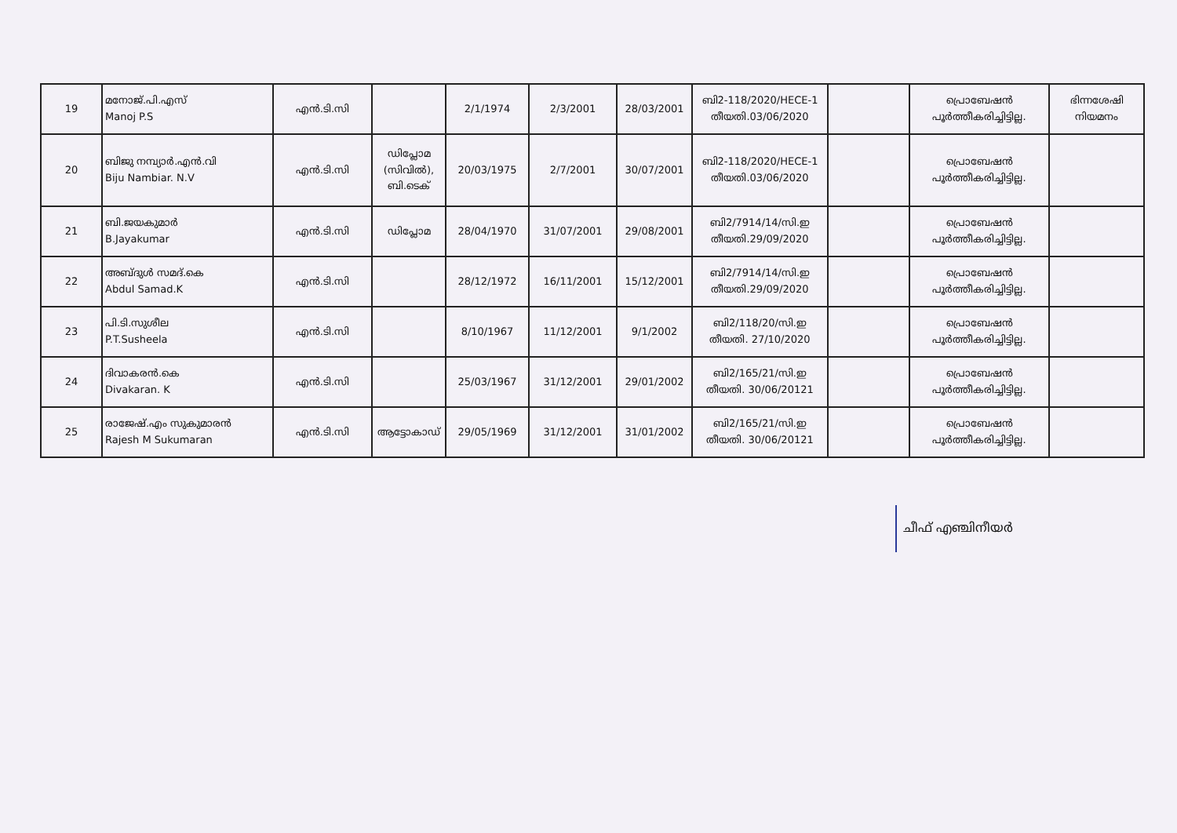| 19 | മനോജ്.പി.എസ് Manoj P.S | എൻ.ടി.സി | | 2/1/1974 | 2/3/2001 | 28/03/2001 | ബി2-118/2020/HECE-1 തീയതി.03/06/2020 | | പ്രൊബേഷൻ പൂർത്തീകരിച്ചിട്ടില്ല. | ഭിന്നശേഷി നിയമനം |
| 20 | ബിജു നമ്പ്യാർ.എൻ.വി Biju Nambiar. N.V | എൻ.ടി.സി | ഡിപ്ലോമ (സിവിൽ), ബി.ടെക് | 20/03/1975 | 2/7/2001 | 30/07/2001 | ബി2-118/2020/HECE-1 തീയതി.03/06/2020 | | പ്രൊബേഷൻ പൂർത്തീകരിച്ചിട്ടില്ല. | |
| 21 | ബി.ജയകുമാർ B.Jayakumar | എൻ.ടി.സി | ഡിപ്ലോമ | 28/04/1970 | 31/07/2001 | 29/08/2001 | ബി2/7914/14/സി.ഇ തീയതി.29/09/2020 | | പ്രൊബേഷൻ പൂർത്തീകരിച്ചിട്ടില്ല. | |
| 22 | അബ്ദുൾ സമദ്.കെ Abdul Samad.K | എൻ.ടി.സി | | 28/12/1972 | 16/11/2001 | 15/12/2001 | ബി2/7914/14/സി.ഇ തീയതി.29/09/2020 | | പ്രൊബേഷൻ പൂർത്തീകരിച്ചിട്ടില്ല. | |
| 23 | പി.ടി.സുശീല P.T.Susheela | എൻ.ടി.സി | | 8/10/1967 | 11/12/2001 | 9/1/2002 | ബി2/118/20/സി.ഇ തീയതി. 27/10/2020 | | പ്രൊബേഷൻ പൂർത്തീകരിച്ചിട്ടില്ല. | |
| 24 | ദിവാകരൻ.കെ Divakaran. K | എൻ.ടി.സി | | 25/03/1967 | 31/12/2001 | 29/01/2002 | ബി2/165/21/സി.ഇ തീയതി. 30/06/20121 | | പ്രൊബേഷൻ പൂർത്തീകരിച്ചിട്ടില്ല. | |
| 25 | രാജേഷ്.എം സുകുമാരൻ Rajesh M Sukumaran | എൻ.ടി.സി | ആട്ടോകാഡ് | 29/05/1969 | 31/12/2001 | 31/01/2002 | ബി2/165/21/സി.ഇ തീയതി. 30/06/20121 | | പ്രൊബേഷൻ പൂർത്തീകരിച്ചിട്ടില്ല. | |
ചീഫ് എഞ്ചിനീയർ